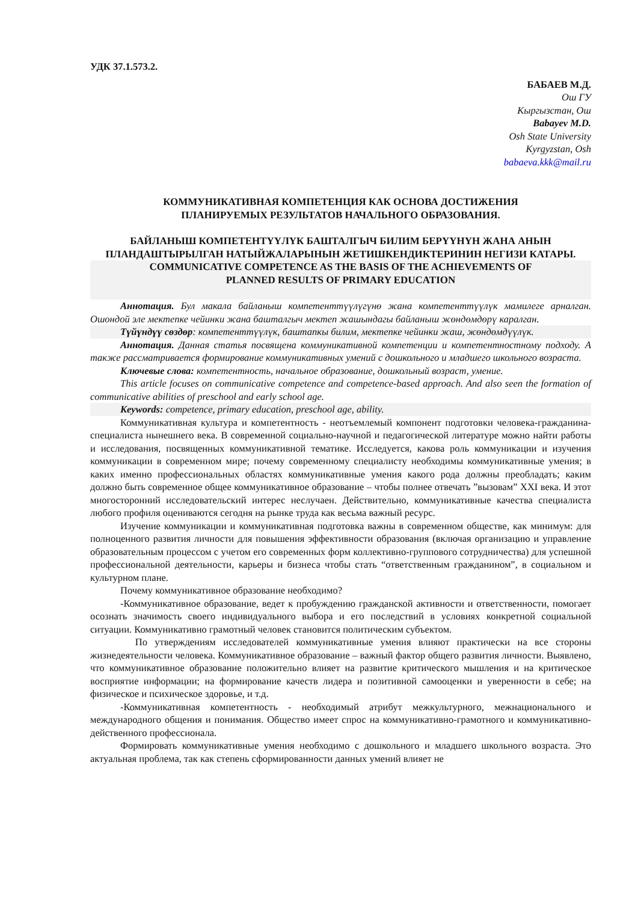УДК 37.1.573.2.
БАБАЕВ М.Д.
Ош ГУ
Кыргызстан, Ош
Babayev M.D.
Osh State University
Kyrgyzstan, Osh
babaeva.kkk@mail.ru
КОММУНИКАТИВНАЯ КОМПЕТЕНЦИЯ КАК ОСНОВА ДОСТИЖЕНИЯ
ПЛАНИРУЕМЫХ РЕЗУЛЬТАТОВ НАЧАЛЬНОГО ОБРАЗОВАНИЯ.
БАЙЛАНЫШ КОМПЕТЕНТҮҮЛҮК БАШТАЛГЫЧ БИЛИМ БЕРҮҮНҮН ЖАНА АНЫН ПЛАНДАШТЫРЫЛГАН НАТЫЙЖАЛАРЫНЫН ЖЕТИШКЕНДИКТЕРИНИН НЕГИЗИ КАТАРЫ.
COMMUNICATIVE COMPETENCE AS THE BASIS OF THE ACHIEVEMENTS OF
PLANNED RESULTS OF PRIMARY EDUCATION
Аннотация. Бул макала байланыш компетенттүүлүгүнө жана компетенттүүлүк мамилеге арналган. Ошондой эле мектепке чейинки жана башталгыч мектеп жашындагы байланыш жөндөмдөрү каралган.
Түйүндүү сөздөр: компетенттүүлүк, баштапкы билим, мектепке чейинки жаш, жөндөмдүүлүк.
Аннотация. Данная статья посвящена коммуникативной компетенции и компетентностному подходу. А также рассматривается формирование коммуникативных умений с дошкольного и младшего школьного возраста.
Ключевые слова: компетентность, начальное образование, дошкольный возраст, умение.
This article focuses on communicative competence and competence-based approach. And also seen the formation of communicative abilities of preschool and early school age.
Keywords: competence, primary education, preschool age, ability.
Коммуникативная культура и компетентность - неотъемлемый компонент подготовки человека-гражданина-специалиста нынешнего века. В современной социально-научной и педагогической литературе можно найти работы и исследования, посвященных коммуникативной тематике. Исследуется, какова роль коммуникации и изучения коммуникации в современном мире; почему современному специалисту необходимы коммуникативные умения; в каких именно профессиональных областях коммуникативные умения какого рода должны преобладать; каким должно быть современное общее коммуникативное образование – чтобы полнее отвечать ”вызовам” XXI века. И этот многосторонний исследовательский интерес неслучаен. Действительно, коммуникативные качества специалиста любого профиля оцениваются сегодня на рынке труда как весьма важный ресурс.
Изучение коммуникации и коммуникативная подготовка важны в современном обществе, как минимум: для полноценного развития личности для повышения эффективности образования (включая организацию и управление образовательным процессом с учетом его современных форм коллективно-группового сотрудничества) для успешной профессиональной деятельности, карьеры и бизнеса чтобы стать “ответственным гражданином”, в социальном и культурном плане.
Почему коммуникативное образование необходимо?
-Коммуникативное образование, ведет к пробуждению гражданской активности и ответственности, помогает осознать значимость своего индивидуального выбора и его последствий в условиях конкретной социальной ситуации. Коммуникативно грамотный человек становится политическим субъектом.
По утверждениям исследователей коммуникативные умения влияют практически на все стороны жизнедеятельности человека. Коммуникативное образование – важный фактор общего развития личности. Выявлено, что коммуникативное образование положительно влияет на развитие критического мышления и на критическое восприятие информации; на формирование качеств лидера и позитивной самооценки и уверенности в себе; на физическое и психическое здоровье, и т.д.
-Коммуникативная компетентность - необходимый атрибут межкультурного, межнационального и международного общения и понимания. Общество имеет спрос на коммуникативно-грамотного и коммуникативно-действенного профессионала.
Формировать коммуникативные умения необходимо с дошкольного и младшего школьного возраста. Это актуальная проблема, так как степень сформированности данных умений влияет не